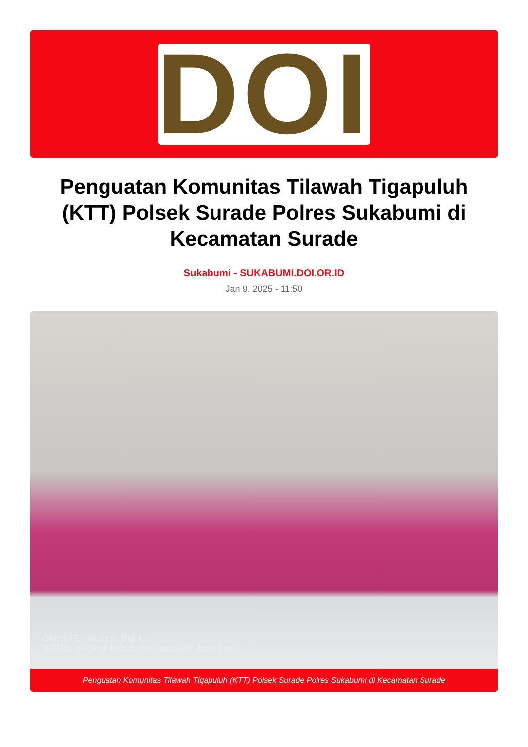DOI
Penguatan Komunitas Tilawah Tigapuluh (KTT) Polsek Surade Polres Sukabumi di Kecamatan Surade
Sukabumi - SUKABUMI.DOI.OR.ID
Jan 9, 2025 - 11:50
OPPO F9 · ©Forest_Digital
2025/01/09 09:38 Kabupaten Sukabumi, Jawa Barat
Penguatan Komunitas Tilawah Tigapuluh (KTT) Polsek Surade Polres Sukabumi di Kecamatan Surade